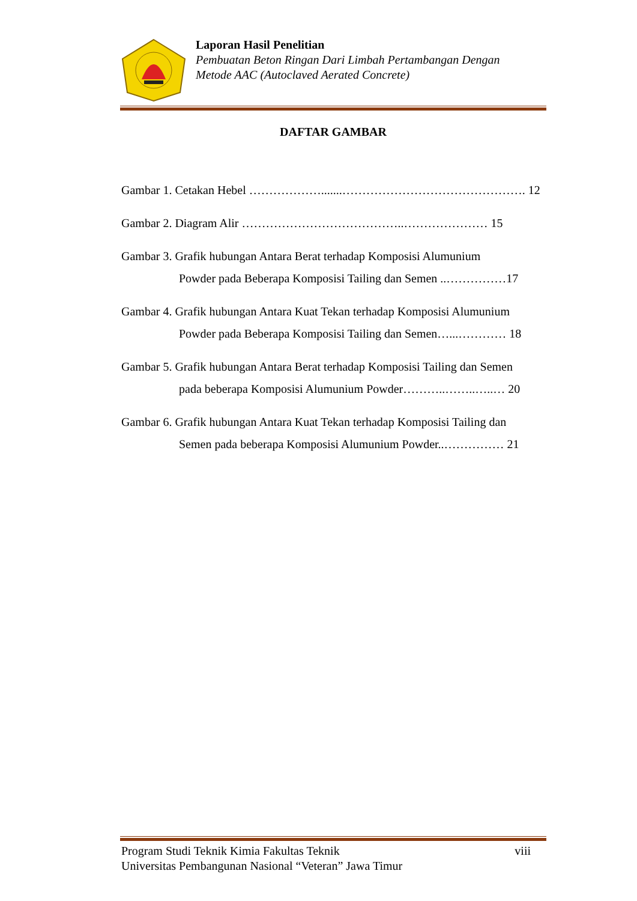Laporan Hasil Penelitian
Pembuatan Beton Ringan Dari Limbah Pertambangan Dengan
Metode AAC (Autoclaved Aerated Concrete)
DAFTAR GAMBAR
Gambar 1. Cetakan Hebel ……………….......………………………………………. 12
Gambar 2. Diagram Alir …………………………………..………………… 15
Gambar 3. Grafik hubungan Antara Berat terhadap Komposisi Alumunium
Powder pada Beberapa Komposisi Tailing dan Semen ..……………17
Gambar 4. Grafik hubungan Antara Kuat Tekan terhadap Komposisi Alumunium
Powder pada Beberapa Komposisi Tailing dan Semen…...………… 18
Gambar 5. Grafik hubungan Antara Berat terhadap Komposisi Tailing dan Semen
pada beberapa Komposisi Alumunium Powder………..……..…..… 20
Gambar 6. Grafik hubungan Antara Kuat Tekan terhadap Komposisi Tailing dan
Semen pada beberapa Komposisi Alumunium Powder..…………… 21
Program Studi Teknik Kimia Fakultas Teknik viii
Universitas Pembangunan Nasional “Veteran” Jawa Timur